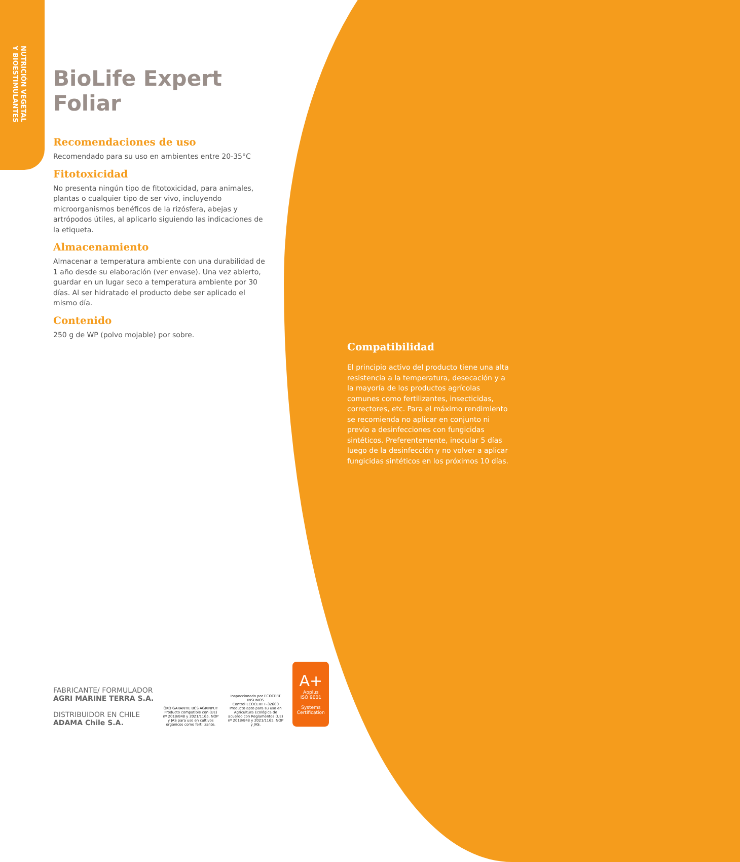NUTRICIÓN VEGETAL
Y BIOESTIMULANTES
BioLife Expert Foliar
Recomendaciones de uso
Recomendado para su uso en ambientes entre 20-35°C
Fitotoxicidad
No presenta ningún tipo de fitotoxicidad, para animales, plantas o cualquier tipo de ser vivo, incluyendo microorganismos benéficos de la rizósfera, abejas y artrópodos útiles, al aplicarlo siguiendo las indicaciones de la etiqueta.
Almacenamiento
Almacenar a temperatura ambiente con una durabilidad de 1 año desde su elaboración (ver envase). Una vez abierto, guardar en un lugar seco a temperatura ambiente por 30 días. Al ser hidratado el producto debe ser aplicado el mismo día.
Contenido
250 g de WP (polvo mojable) por sobre.
Compatibilidad
El principio activo del producto tiene una alta resistencia a la temperatura, desecación y a la mayoría de los productos agrícolas comunes como fertilizantes, insecticidas, correctores, etc. Para el máximo rendimiento se recomienda no aplicar en conjunto ni previo a desinfecciones con fungicidas sintéticos. Preferentemente, inocular 5 días luego de la desinfección y no volver a aplicar fungicidas sintéticos en los próximos 10 días.
FABRICANTE/ FORMULADOR
AGRI MARINE TERRA S.A.
DISTRIBUIDOR EN CHILE
ADAMA Chile S.A.
ÖKO GARANTIE BCS AGRINPUT
Producto compatible con (UE) nº 2018/848 y 2021/1165, NOP y JAS para uso en cultivos orgánicos como fertilizante.
Inspeccionado por ECOCERT INSUMOS
Control ECOCERT F-32600 Producto apto para su uso en Agricultura Ecológica de acuerdo con Reglamentos (UE) nº 2018/848 y 2021/1165, NOP y JAS.
A+
Applus
ISO 9001
Systems Certification